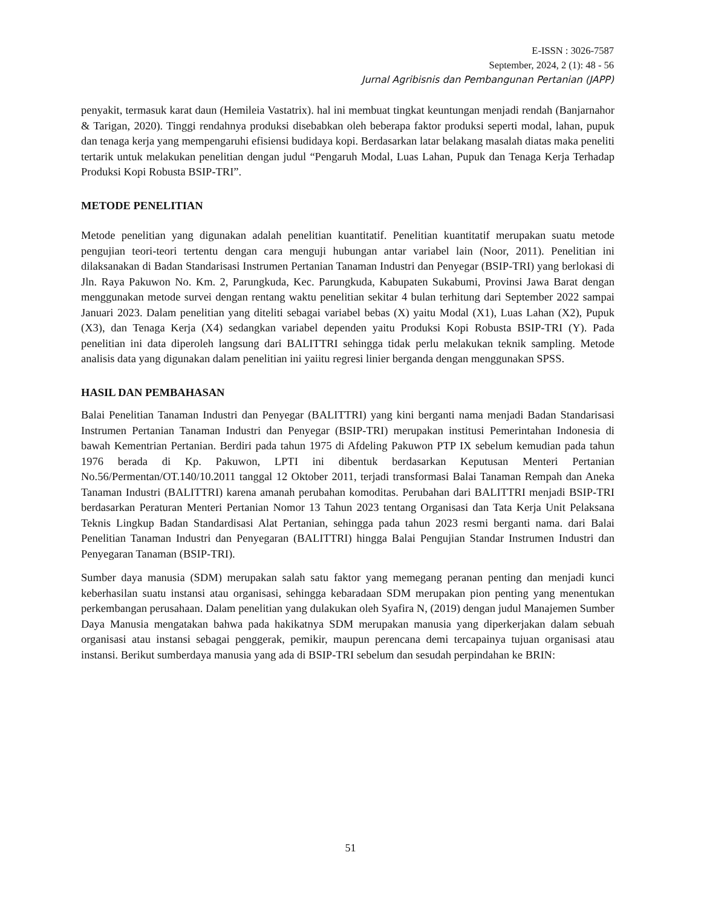E-ISSN : 3026-7587
September, 2024, 2 (1): 48 - 56
Jurnal Agribisnis dan Pembangunan Pertanian (JAPP)
penyakit, termasuk karat daun (Hemileia Vastatrix). hal ini membuat tingkat keuntungan menjadi rendah (Banjarnahor & Tarigan, 2020). Tinggi rendahnya produksi disebabkan oleh beberapa faktor produksi seperti modal, lahan, pupuk dan tenaga kerja yang mempengaruhi efisiensi budidaya kopi. Berdasarkan latar belakang masalah diatas maka peneliti tertarik untuk melakukan penelitian dengan judul “Pengaruh Modal, Luas Lahan, Pupuk dan Tenaga Kerja Terhadap Produksi Kopi Robusta BSIP-TRI”.
METODE PENELITIAN
Metode penelitian yang digunakan adalah penelitian kuantitatif. Penelitian kuantitatif merupakan suatu metode pengujian teori-teori tertentu dengan cara menguji hubungan antar variabel lain (Noor, 2011). Penelitian ini dilaksanakan di Badan Standarisasi Instrumen Pertanian Tanaman Industri dan Penyegar (BSIP-TRI) yang berlokasi di Jln. Raya Pakuwon No. Km. 2, Parungkuda, Kec. Parungkuda, Kabupaten Sukabumi, Provinsi Jawa Barat dengan menggunakan metode survei dengan rentang waktu penelitian sekitar 4 bulan terhitung dari September 2022 sampai Januari 2023. Dalam penelitian yang diteliti sebagai variabel bebas (X) yaitu Modal (X1), Luas Lahan (X2), Pupuk (X3), dan Tenaga Kerja (X4) sedangkan variabel dependen yaitu Produksi Kopi Robusta BSIP-TRI (Y). Pada penelitian ini data diperoleh langsung dari BALITTRI sehingga tidak perlu melakukan teknik sampling. Metode analisis data yang digunakan dalam penelitian ini yaiitu regresi linier berganda dengan menggunakan SPSS.
HASIL DAN PEMBAHASAN
Balai Penelitian Tanaman Industri dan Penyegar (BALITTRI) yang kini berganti nama menjadi Badan Standarisasi Instrumen Pertanian Tanaman Industri dan Penyegar (BSIP-TRI) merupakan institusi Pemerintahan Indonesia di bawah Kementrian Pertanian. Berdiri pada tahun 1975 di Afdeling Pakuwon PTP IX sebelum kemudian pada tahun 1976 berada di Kp. Pakuwon, LPTI ini dibentuk berdasarkan Keputusan Menteri Pertanian No.56/Permentan/OT.140/10.2011 tanggal 12 Oktober 2011, terjadi transformasi Balai Tanaman Rempah dan Aneka Tanaman Industri (BALITTRI) karena amanah perubahan komoditas. Perubahan dari BALITTRI menjadi BSIP-TRI berdasarkan Peraturan Menteri Pertanian Nomor 13 Tahun 2023 tentang Organisasi dan Tata Kerja Unit Pelaksana Teknis Lingkup Badan Standardisasi Alat Pertanian, sehingga pada tahun 2023 resmi berganti nama. dari Balai Penelitian Tanaman Industri dan Penyegaran (BALITTRI) hingga Balai Pengujian Standar Instrumen Industri dan Penyegaran Tanaman (BSIP-TRI).
Sumber daya manusia (SDM) merupakan salah satu faktor yang memegang peranan penting dan menjadi kunci keberhasilan suatu instansi atau organisasi, sehingga kebaradaan SDM merupakan pion penting yang menentukan perkembangan perusahaan. Dalam penelitian yang dulakukan oleh Syafira N, (2019) dengan judul Manajemen Sumber Daya Manusia mengatakan bahwa pada hakikatnya SDM merupakan manusia yang diperkerjakan dalam sebuah organisasi atau instansi sebagai penggerak, pemikir, maupun perencana demi tercapainya tujuan organisasi atau instansi. Berikut sumberdaya manusia yang ada di BSIP-TRI sebelum dan sesudah perpindahan ke BRIN:
51